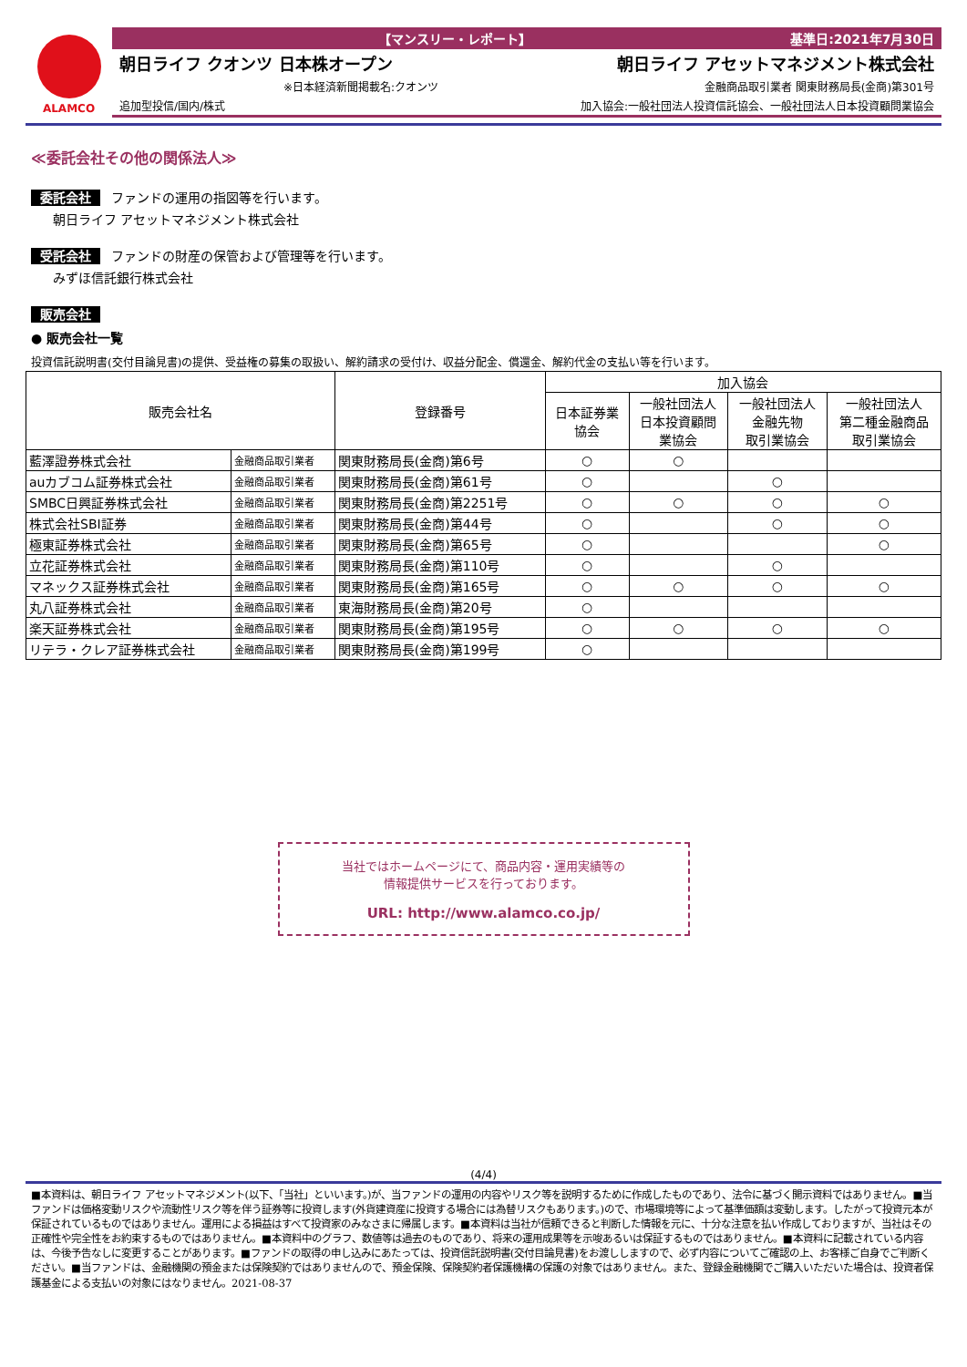ALAMCO
【マンスリー・レポート】 基準日:2021年7月30日
朝日ライフ クオンツ 日本株オープン 朝日ライフ アセットマネジメント株式会社
※日本経済新聞掲載名:クオンツ 金融商品取引業者 関東財務局長(金商)第301号
追加型投信/国内/株式 加入協会:一般社団法人投資信託協会、一般社団法人日本投資顧問業協会
≪委託会社その他の関係法人≫
委託会社 ファンドの運用の指図等を行います。
朝日ライフ アセットマネジメント株式会社
受託会社 ファンドの財産の保管および管理等を行います。
みずほ信託銀行株式会社
販売会社
● 販売会社一覧
投資信託説明書(交付目論見書)の提供、受益権の募集の取扱い、解約請求の受付け、収益分配金、償還金、解約代金の支払い等を行います。
| 販売会社名 | | 登録番号 | 加入協会 | | | |
| --- | --- | --- | --- | --- | --- | --- |
| | | | 日本証券業 協会 | 一般社団法人 日本投資顧問 業協会 | 一般社団法人 金融先物 取引業協会 | 一般社団法人 第二種金融商品 取引業協会 |
| 藍澤證券株式会社 | 金融商品取引業者 | 関東財務局長(金商)第6号 | ○ | ○ | | |
| auカブコム証券株式会社 | 金融商品取引業者 | 関東財務局長(金商)第61号 | ○ | | ○ | |
| SMBC日興証券株式会社 | 金融商品取引業者 | 関東財務局長(金商)第2251号 | ○ | ○ | ○ | ○ |
| 株式会社SBI証券 | 金融商品取引業者 | 関東財務局長(金商)第44号 | ○ | | ○ | ○ |
| 極東証券株式会社 | 金融商品取引業者 | 関東財務局長(金商)第65号 | ○ | | | ○ |
| 立花証券株式会社 | 金融商品取引業者 | 関東財務局長(金商)第110号 | ○ | | ○ | |
| マネックス証券株式会社 | 金融商品取引業者 | 関東財務局長(金商)第165号 | ○ | ○ | ○ | ○ |
| 丸八証券株式会社 | 金融商品取引業者 | 東海財務局長(金商)第20号 | ○ | | | |
| 楽天証券株式会社 | 金融商品取引業者 | 関東財務局長(金商)第195号 | ○ | ○ | ○ | ○ |
| リテラ・クレア証券株式会社 | 金融商品取引業者 | 関東財務局長(金商)第199号 | ○ | | | |
当社ではホームページにて、商品内容・運用実績等の
情報提供サービスを行っております。
URL: http://www.alamco.co.jp/
(4/4)
■本資料は、朝日ライフ アセットマネジメント(以下、「当社」といいます。)が、当ファンドの運用の内容やリスク等を説明するために作成したものであり、法令に基づく開示資料ではありません。■当ファンドは価格変動リスクや流動性リスク等を伴う証券等に投資します(外貨建資産に投資する場合には為替リスクもあります。)ので、市場環境等によって基準価額は変動します。したがって投資元本が保証されているものではありません。運用による損益はすべて投資家のみなさまに帰属します。■本資料は当社が信頼できると判断した情報を元に、十分な注意を払い作成しておりますが、当社はその正確性や完全性をお約束するものではありません。■本資料中のグラフ、数値等は過去のものであり、将来の運用成果等を示唆あるいは保証するものではありません。■本資料に記載されている内容は、今後予告なしに変更することがあります。■ファンドの取得の申し込みにあたっては、投資信託説明書(交付目論見書)をお渡ししますので、必ず内容についてご確認の上、お客様ご自身でご判断ください。■当ファンドは、金融機関の預金または保険契約ではありませんので、預金保険、保険契約者保護機構の保護の対象ではありません。また、登録金融機関でご購入いただいた場合は、投資者保護基金による支払いの対象にはなりません。2021-08-37